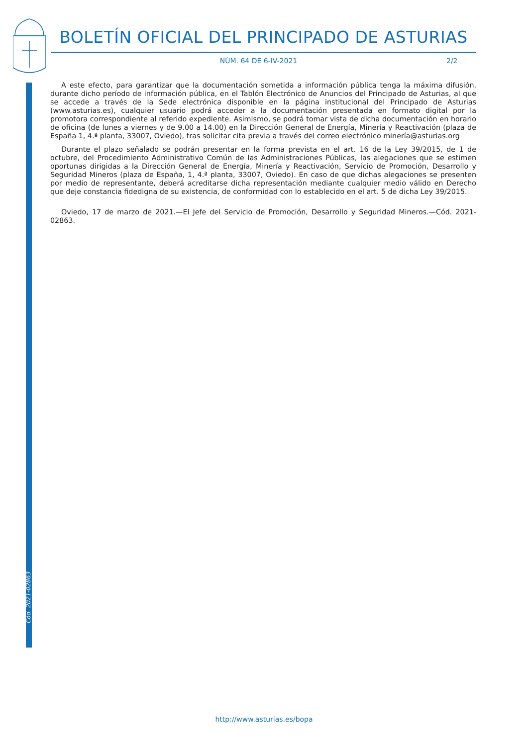BOLETÍN OFICIAL DEL PRINCIPADO DE ASTURIAS
NÚM. 64 DE 6-IV-2021 2/2
Cód. 2021-02863
A este efecto, para garantizar que la documentación sometida a información pública tenga la máxima difusión, durante dicho período de información pública, en el Tablón Electrónico de Anuncios del Principado de Asturias, al que se accede a través de la Sede electrónica disponible en la página institucional del Principado de Asturias (www.asturias.es), cualquier usuario podrá acceder a la documentación presentada en formato digital por la promotora correspondiente al referido expediente. Asimismo, se podrá tomar vista de dicha documentación en horario de oficina (de lunes a viernes y de 9.00 a 14.00) en la Dirección General de Energía, Minería y Reactivación (plaza de España 1, 4.ª planta, 33007, Oviedo), tras solicitar cita previa a través del correo electrónico minería@asturias.org
Durante el plazo señalado se podrán presentar en la forma prevista en el art. 16 de la Ley 39/2015, de 1 de octubre, del Procedimiento Administrativo Común de las Administraciones Públicas, las alegaciones que se estimen oportunas dirigidas a la Dirección General de Energía, Minería y Reactivación, Servicio de Promoción, Desarrollo y Seguridad Mineros (plaza de España, 1, 4.ª planta, 33007, Oviedo). En caso de que dichas alegaciones se presenten por medio de representante, deberá acreditarse dicha representación mediante cualquier medio válido en Derecho que deje constancia fidedigna de su existencia, de conformidad con lo establecido en el art. 5 de dicha Ley 39/2015.
Oviedo, 17 de marzo de 2021.—El Jefe del Servicio de Promoción, Desarrollo y Seguridad Mineros.—Cód. 2021-02863.
http://www.asturias.es/bopa